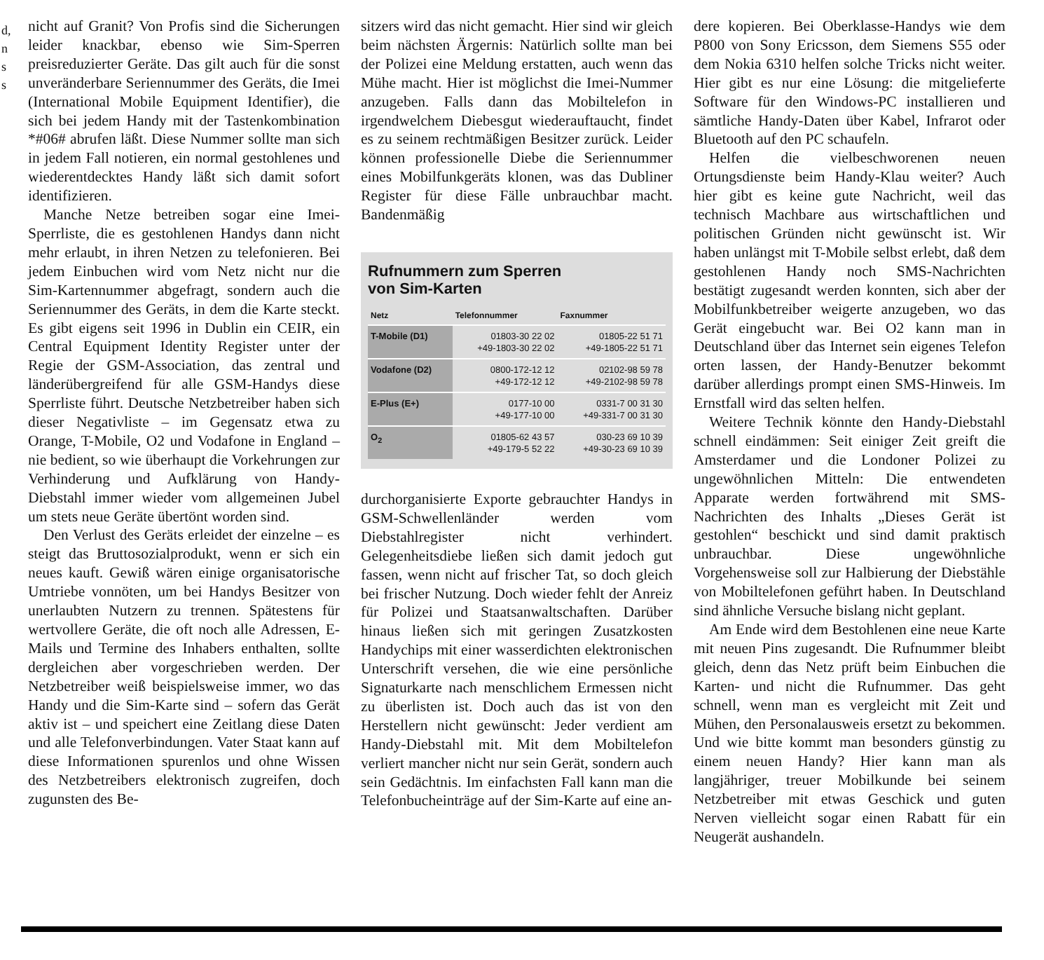d,
n
s
s
nicht auf Granit? Von Profis sind die Sicherungen leider knackbar, ebenso wie Sim-Sperren preisreduzierter Geräte. Das gilt auch für die sonst unveränderbare Seriennummer des Geräts, die Imei (International Mobile Equipment Identifier), die sich bei jedem Handy mit der Tastenkombination *#06# abrufen läßt. Diese Nummer sollte man sich in jedem Fall notieren, ein normal gestohlenes und wiederentdecktes Handy läßt sich damit sofort identifizieren.
Manche Netze betreiben sogar eine Imei-Sperrliste, die es gestohlenen Handys dann nicht mehr erlaubt, in ihren Netzen zu telefonieren. Bei jedem Einbuchen wird vom Netz nicht nur die Sim-Kartennummer abgefragt, sondern auch die Seriennummer des Geräts, in dem die Karte steckt. Es gibt eigens seit 1996 in Dublin ein CEIR, ein Central Equipment Identity Register unter der Regie der GSM-Association, das zentral und länderübergreifend für alle GSM-Handys diese Sperrliste führt. Deutsche Netzbetreiber haben sich dieser Negativliste – im Gegensatz etwa zu Orange, T-Mobile, O2 und Vodafone in England – nie bedient, so wie überhaupt die Vorkehrungen zur Verhinderung und Aufklärung von Handy-Diebstahl immer wieder vom allgemeinen Jubel um stets neue Geräte übertönt worden sind.
Den Verlust des Geräts erleidet der einzelne – es steigt das Bruttosozialprodukt, wenn er sich ein neues kauft. Gewiß wären einige organisatorische Umtriebe vonnöten, um bei Handys Besitzer von unerlaubten Nutzern zu trennen. Spätestens für wertvollere Geräte, die oft noch alle Adressen, E-Mails und Termine des Inhabers enthalten, sollte dergleichen aber vorgeschrieben werden. Der Netzbetreiber weiß beispielsweise immer, wo das Handy und die Sim-Karte sind – sofern das Gerät aktiv ist – und speichert eine Zeitlang diese Daten und alle Telefonverbindungen. Vater Staat kann auf diese Informationen spurenlos und ohne Wissen des Netzbetreibers elektronisch zugreifen, doch zugunsten des Be-
sitzers wird das nicht gemacht. Hier sind wir gleich beim nächsten Ärgernis: Natürlich sollte man bei der Polizei eine Meldung erstatten, auch wenn das Mühe macht. Hier ist möglichst die Imei-Nummer anzugeben. Falls dann das Mobiltelefon in irgendwelchem Diebesgut wiederauftaucht, findet es zu seinem rechtmäßigen Besitzer zurück. Leider können professionelle Diebe die Seriennummer eines Mobilfunkgeräts klonen, was das Dubliner Register für diese Fälle unbrauchbar macht. Bandenmäßig
Rufnummern zum Sperren
von Sim-Karten
| Netz | Telefonnummer | Faxnummer |
| --- | --- | --- |
| T-Mobile (D1) | 01803-30 22 02 +49-1803-30 22 02 | 01805-22 51 71 +49-1805-22 51 71 |
| Vodafone (D2) | 0800-172-12 12 +49-172-12 12 | 02102-98 59 78 +49-2102-98 59 78 |
| E-Plus (E+) | 0177-10 00 +49-177-10 00 | 0331-7 00 31 30 +49-331-7 00 31 30 |
| O<sub>2</sub> | 01805-62 43 57 +49-179-5 52 22 | 030-23 69 10 39 +49-30-23 69 10 39 |
durchorganisierte Exporte gebrauchter Handys in GSM-Schwellenländer werden vom Diebstahlregister nicht verhindert. Gelegenheitsdiebe ließen sich damit jedoch gut fassen, wenn nicht auf frischer Tat, so doch gleich bei frischer Nutzung. Doch wieder fehlt der Anreiz für Polizei und Staatsanwaltschaften. Darüber hinaus ließen sich mit geringen Zusatzkosten Handychips mit einer wasserdichten elektronischen Unterschrift versehen, die wie eine persönliche Signaturkarte nach menschlichem Ermessen nicht zu überlisten ist. Doch auch das ist von den Herstellern nicht gewünscht: Jeder verdient am Handy-Diebstahl mit. Mit dem Mobiltelefon verliert mancher nicht nur sein Gerät, sondern auch sein Gedächtnis. Im einfachsten Fall kann man die Telefonbucheinträge auf der Sim-Karte auf eine an-
dere kopieren. Bei Oberklasse-Handys wie dem P800 von Sony Ericsson, dem Siemens S55 oder dem Nokia 6310 helfen solche Tricks nicht weiter. Hier gibt es nur eine Lösung: die mitgelieferte Software für den Windows-PC installieren und sämtliche Handy-Daten über Kabel, Infrarot oder Bluetooth auf den PC schaufeln.
Helfen die vielbeschworenen neuen Ortungsdienste beim Handy-Klau weiter? Auch hier gibt es keine gute Nachricht, weil das technisch Machbare aus wirtschaftlichen und politischen Gründen nicht gewünscht ist. Wir haben unlängst mit T-Mobile selbst erlebt, daß dem gestohlenen Handy noch SMS-Nachrichten bestätigt zugesandt werden konnten, sich aber der Mobilfunkbetreiber weigerte anzugeben, wo das Gerät eingebucht war. Bei O2 kann man in Deutschland über das Internet sein eigenes Telefon orten lassen, der Handy-Benutzer bekommt darüber allerdings prompt einen SMS-Hinweis. Im Ernstfall wird das selten helfen.
Weitere Technik könnte den Handy-Diebstahl schnell eindämmen: Seit einiger Zeit greift die Amsterdamer und die Londoner Polizei zu ungewöhnlichen Mitteln: Die entwendeten Apparate werden fortwährend mit SMS-Nachrichten des Inhalts „Dieses Gerät ist gestohlen“ beschickt und sind damit praktisch unbrauchbar. Diese ungewöhnliche Vorgehensweise soll zur Halbierung der Diebstähle von Mobiltelefonen geführt haben. In Deutschland sind ähnliche Versuche bislang nicht geplant.
Am Ende wird dem Bestohlenen eine neue Karte mit neuen Pins zugesandt. Die Rufnummer bleibt gleich, denn das Netz prüft beim Einbuchen die Karten- und nicht die Rufnummer. Das geht schnell, wenn man es vergleicht mit Zeit und Mühen, den Personalausweis ersetzt zu bekommen. Und wie bitte kommt man besonders günstig zu einem neuen Handy? Hier kann man als langjähriger, treuer Mobilkunde bei seinem Netzbetreiber mit etwas Geschick und guten Nerven vielleicht sogar einen Rabatt für ein Neugerät aushandeln.